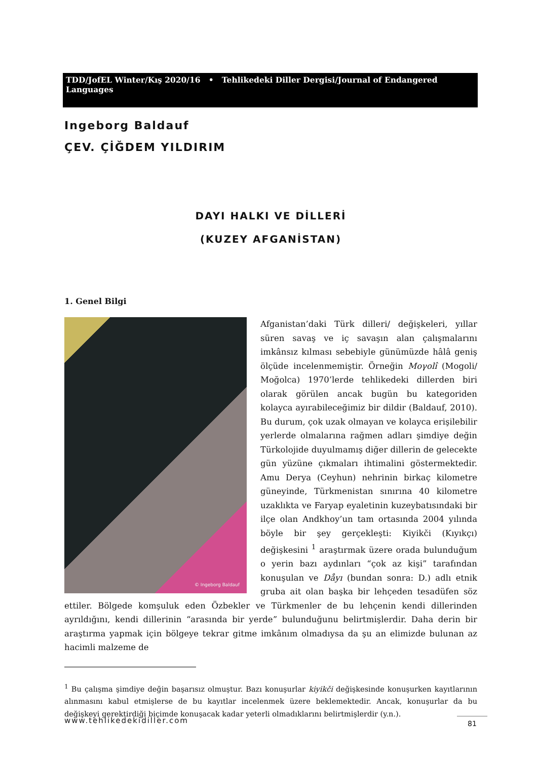TDD/JofEL Winter/Kış 2020/16 • Tehlikedeki Diller Dergisi/Journal of Endangered Languages
Ingeborg Baldauf
ÇEV. ÇİĞDEM YILDIRIM
DAYI HALKI VE DİLLERİ
(KUZEY AFGANİSTAN)
1. Genel Bilgi
© Ingeborg Baldauf
Afganistan’daki Türk dilleri/ değişkeleri, yıllar süren savaş ve iç savaşın alan çalışmalarını imkânsız kılması sebebiyle günümüzde hâlâ geniş ölçüde incelenmemiştir. Örneğin Moγolî (Mogoli/ Moğolca) 1970’lerde tehlikedeki dillerden biri olarak görülen ancak bugün bu kategoriden kolayca ayırabileceğimiz bir dildir (Baldauf, 2010). Bu durum, çok uzak olmayan ve kolayca erişilebilir yerlerde olmalarına rağmen adları şimdiye değin Türkolojide duyulmamış diğer dillerin de gelecekte gün yüzüne çıkmaları ihtimalini göstermektedir. Amu Derya (Ceyhun) nehrinin birkaç kilometre güneyinde, Türkmenistan sınırına 40 kilometre uzaklıkta ve Faryap eyaletinin kuzeybatısındaki bir ilçe olan Andkhoy’un tam ortasında 2004 yılında böyle bir şey gerçekleşti: Kiyikči (Kıyıkçı) değişkesini <sup>1</sup> araştırmak üzere orada bulunduğum o yerin bazı aydınları “çok az kişi” tarafından konuşulan ve Dåyı (bundan sonra: D.) adlı etnik gruba ait olan başka bir lehçeden tesadüfen söz ettiler. Bölgede komşuluk eden Özbekler ve Türkmenler de bu lehçenin kendi dillerinden ayrıldığını, kendi dillerinin “arasında bir yerde” bulunduğunu belirtmişlerdir. Daha derin bir araştırma yapmak için bölgeye tekrar gitme imkânım olmadıysa da şu an elimizde bulunan az hacimli malzeme de
<sup>1</sup> Bu çalışma şimdiye değin başarısız olmuştur. Bazı konuşurlar kiyikči değişkesinde konuşurken kayıtlarının alınmasını kabul etmişlerse de bu kayıtlar incelenmek üzere beklemektedir. Ancak, konuşurlar da bu değişkeyi gerektirdiği biçimde konuşacak kadar yeterli olmadıklarını belirtmişlerdir (y.n.).
www.tehlikedekidiller.com 81